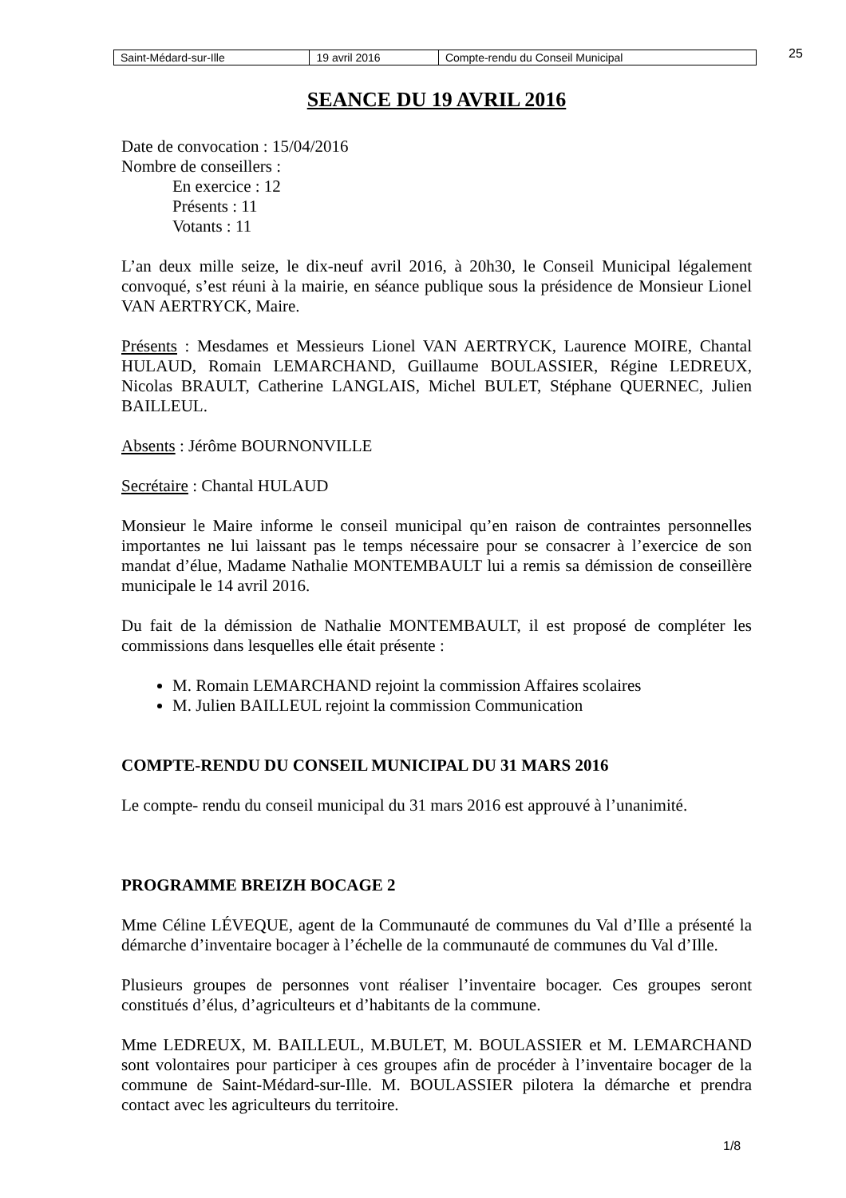| Saint-Médard-sur-Ille | 19 avril 2016 | Compte-rendu du Conseil Municipal |
25
SEANCE DU 19 AVRIL 2016
Date de convocation : 15/04/2016
Nombre de conseillers :
En exercice : 12
Présents : 11
Votants : 11
L’an deux mille seize, le dix-neuf avril 2016, à 20h30, le Conseil Municipal légalement convoqué, s’est réuni à la mairie, en séance publique sous la présidence de Monsieur Lionel VAN AERTRYCK, Maire.
Présents : Mesdames et Messieurs Lionel VAN AERTRYCK, Laurence MOIRE, Chantal HULAUD, Romain LEMARCHAND, Guillaume BOULASSIER, Régine LEDREUX, Nicolas BRAULT, Catherine LANGLAIS, Michel BULET, Stéphane QUERNEC, Julien BAILLEUL.
Absents : Jérôme BOURNONVILLE
Secrétaire : Chantal HULAUD
Monsieur le Maire informe le conseil municipal qu’en raison de contraintes personnelles importantes ne lui laissant pas le temps nécessaire pour se consacrer à l’exercice de son mandat d’élue, Madame Nathalie MONTEMBAULT lui a remis sa démission de conseillère municipale le 14 avril 2016.
Du fait de la démission de Nathalie MONTEMBAULT, il est proposé de compléter les commissions dans lesquelles elle était présente :
M. Romain LEMARCHAND rejoint la commission Affaires scolaires
M. Julien BAILLEUL rejoint la commission Communication
COMPTE-RENDU DU CONSEIL MUNICIPAL DU 31 MARS 2016
Le compte- rendu du conseil municipal du 31 mars 2016 est approuvé à l’unanimité.
PROGRAMME BREIZH BOCAGE 2
Mme Céline LÉVEQUE, agent de la Communauté de communes du Val d’Ille a présenté la démarche d’inventaire bocager à l’échelle de la communauté de communes du Val d’Ille.
Plusieurs groupes de personnes vont réaliser l’inventaire bocager. Ces groupes seront constitués d’élus, d’agriculteurs et d’habitants de la commune.
Mme LEDREUX, M. BAILLEUL, M.BULET, M. BOULASSIER et M. LEMARCHAND sont volontaires pour participer à ces groupes afin de procéder à l’inventaire bocager de la commune de Saint-Médard-sur-Ille. M. BOULASSIER pilotera la démarche et prendra contact avec les agriculteurs du territoire.
1/8